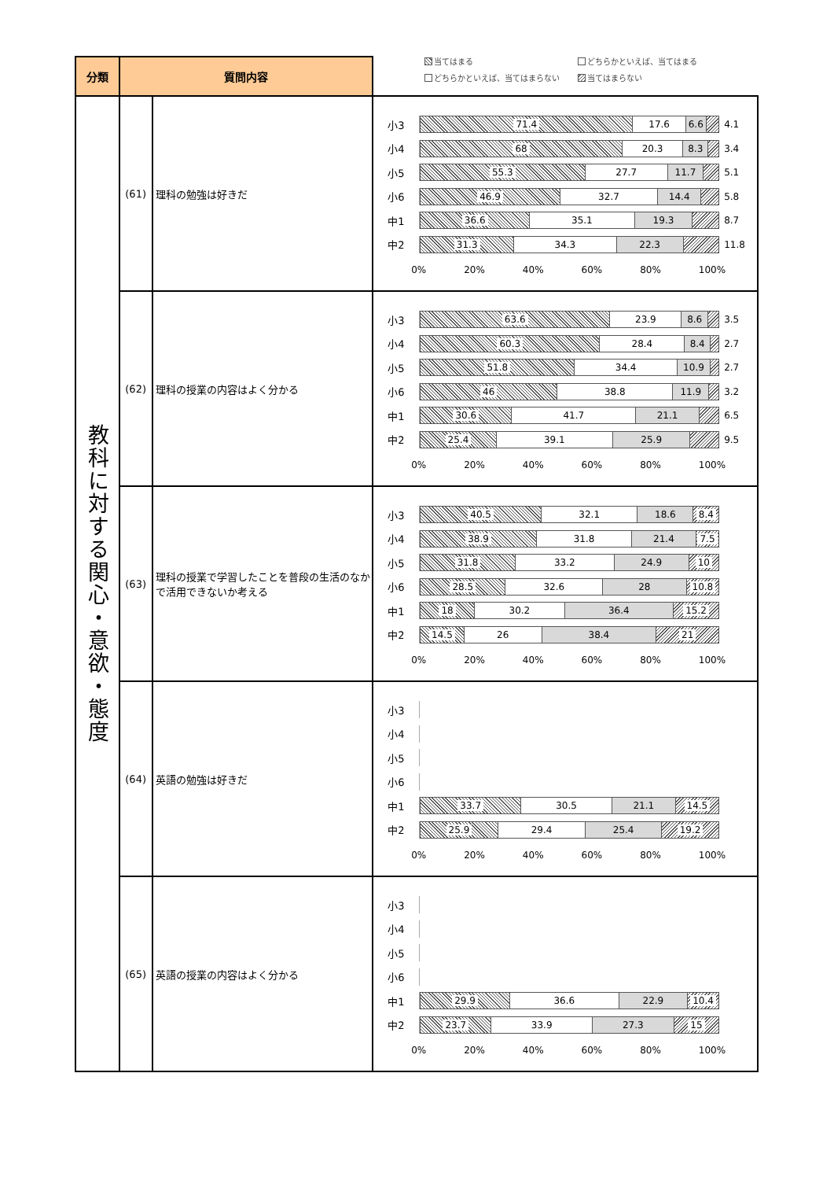当てはまる
どちらかといえば、当てはまる
どちらかといえば、当てはまらない
当てはまらない
| 分類 | 質問内容 | | |
| --- | --- | --- | --- |
| 教科に対する関心・意欲・態度 | (61) | 理科の勉強は好きだ | 小3 71.4 17.6 6.6 4.1 小4 68 20.3 8.3 3.4 小5 55.3 27.7 11.7 5.1 小6 46.9 32.7 14.4 5.8 中1 36.6 35.1 19.3 8.7 中2 31.3 34.3 22.3 11.8 0% 20% 40% 60% 80% 100% |
| | (62) | 理科の授業の内容はよく分かる | 小3 63.6 23.9 8.6 3.5 小4 60.3 28.4 8.4 2.7 小5 51.8 34.4 10.9 2.7 小6 46 38.8 11.9 3.2 中1 30.6 41.7 21.1 6.5 中2 25.4 39.1 25.9 9.5 0% 20% 40% 60% 80% 100% |
| | (63) | 理科の授業で学習したことを普段の生活のなかで活用できないか考える | 小3 40.5 32.1 18.6 8.4 小4 38.9 31.8 21.4 7.5 小5 31.8 33.2 24.9 10 小6 28.5 32.6 28 10.8 中1 18 30.2 36.4 15.2 中2 14.5 26 38.4 21 0% 20% 40% 60% 80% 100% |
| | (64) | 英語の勉強は好きだ | 小3 小4 小5 小6 中1 33.7 30.5 21.1 14.5 中2 25.9 29.4 25.4 19.2 0% 20% 40% 60% 80% 100% |
| | (65) | 英語の授業の内容はよく分かる | 小3 小4 小5 小6 中1 29.9 36.6 22.9 10.4 中2 23.7 33.9 27.3 15 0% 20% 40% 60% 80% 100% |